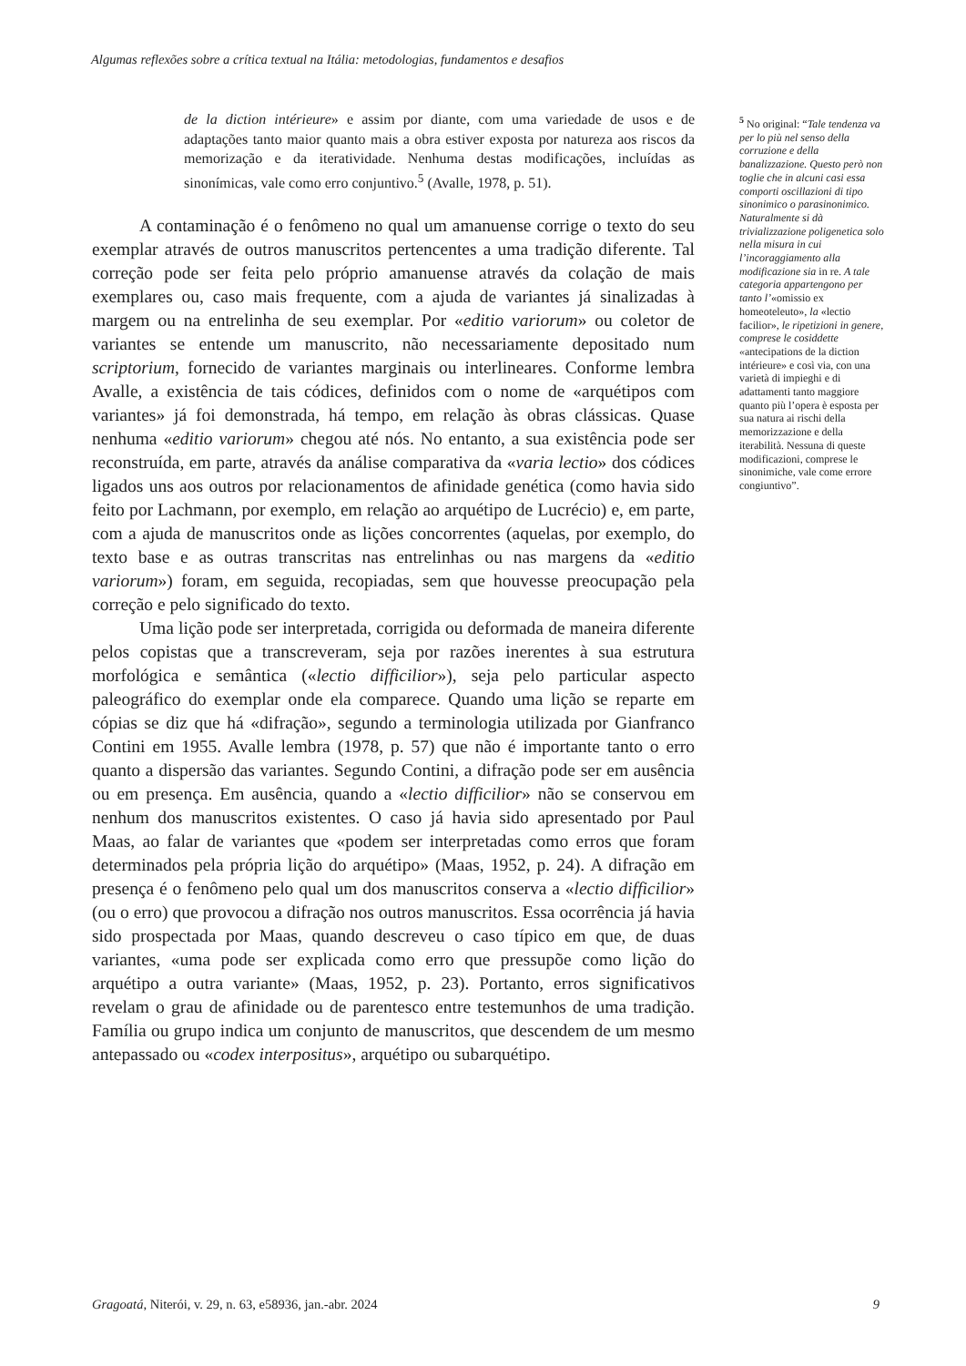Algumas reflexões sobre a crítica textual na Itália: metodologias, fundamentos e desafios
de la diction intérieure» e assim por diante, com uma variedade de usos e de adaptações tanto maior quanto mais a obra estiver exposta por natureza aos riscos da memorização e da iteratividade. Nenhuma destas modificações, incluídas as sinonímicas, vale como erro conjuntivo.<sup>5</sup> (Avalle, 1978, p. 51).
A contaminação é o fenômeno no qual um amanuense corrige o texto do seu exemplar através de outros manuscritos pertencentes a uma tradição diferente. Tal correção pode ser feita pelo próprio amanuense através da colação de mais exemplares ou, caso mais frequente, com a ajuda de variantes já sinalizadas à margem ou na entrelinha de seu exemplar. Por «editio variorum» ou coletor de variantes se entende um manuscrito, não necessariamente depositado num scriptorium, fornecido de variantes marginais ou interlineares. Conforme lembra Avalle, a existência de tais códices, definidos com o nome de «arquétipos com variantes» já foi demonstrada, há tempo, em relação às obras clássicas. Quase nenhuma «editio variorum» chegou até nós. No entanto, a sua existência pode ser reconstruída, em parte, através da análise comparativa da «varia lectio» dos códices ligados uns aos outros por relacionamentos de afinidade genética (como havia sido feito por Lachmann, por exemplo, em relação ao arquétipo de Lucrécio) e, em parte, com a ajuda de manuscritos onde as lições concorrentes (aquelas, por exemplo, do texto base e as outras transcritas nas entrelinhas ou nas margens da «editio variorum») foram, em seguida, recopiadas, sem que houvesse preocupação pela correção e pelo significado do texto.
Uma lição pode ser interpretada, corrigida ou deformada de maneira diferente pelos copistas que a transcreveram, seja por razões inerentes à sua estrutura morfológica e semântica («lectio difficilior»), seja pelo particular aspecto paleográfico do exemplar onde ela comparece. Quando uma lição se reparte em cópias se diz que há «difração», segundo a terminologia utilizada por Gianfranco Contini em 1955. Avalle lembra (1978, p. 57) que não é importante tanto o erro quanto a dispersão das variantes. Segundo Contini, a difração pode ser em ausência ou em presença. Em ausência, quando a «lectio difficilior» não se conservou em nenhum dos manuscritos existentes. O caso já havia sido apresentado por Paul Maas, ao falar de variantes que «podem ser interpretadas como erros que foram determinados pela própria lição do arquétipo» (Maas, 1952, p. 24). A difração em presença é o fenômeno pelo qual um dos manuscritos conserva a «lectio difficilior» (ou o erro) que provocou a difração nos outros manuscritos. Essa ocorrência já havia sido prospectada por Maas, quando descreveu o caso típico em que, de duas variantes, «uma pode ser explicada como erro que pressupõe como lição do arquétipo a outra variante» (Maas, 1952, p. 23). Portanto, erros significativos revelam o grau de afinidade ou de parentesco entre testemunhos de uma tradição. Família ou grupo indica um conjunto de manuscritos, que descendem de um mesmo antepassado ou «codex interpositus», arquétipo ou subarquétipo.
<sup>5</sup> No original: “Tale tendenza va per lo più nel senso della corruzione e della banalizzazione. Questo però non toglie che in alcuni casi essa comporti oscillazioni di tipo sinonimico o parasinonimico. Naturalmente si dà trivializzazione poligenetica solo nella misura in cui l’incoraggiamento alla modificazione sia in re. A tale categoria appartengono per tanto l’«omissio ex homeoteleuto», la «lectio facilior», le ripetizioni in genere, comprese le cosiddette «antecipations de la diction intérieure» e così via, con una varietà di impieghi e di adattamenti tanto maggiore quanto più l’opera è esposta per sua natura ai rischi della memorizzazione e della iterabilità. Nessuna di queste modificazioni, comprese le sinonimiche, vale come errore congiuntivo”.
Gragoatá, Niterói, v. 29, n. 63, e58936, jan.-abr. 2024 9